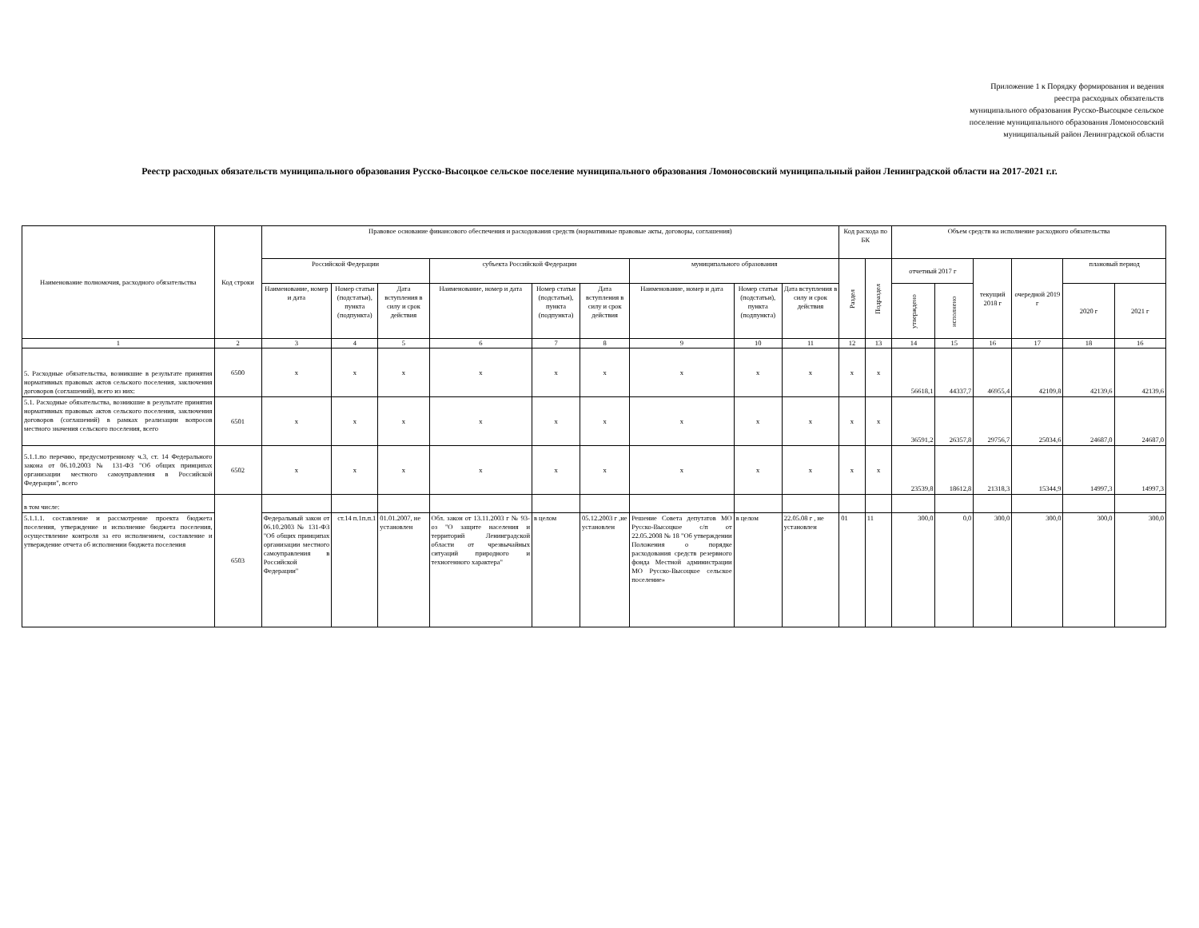Приложение 1 к Порядку формирования и ведения
реестра расходных обязательств
муниципального образования Русско-Высоцкое сельское
поселение муниципального образования Ломоносовский
муниципальный район Ленинградской области
Реестр расходных обязательств муниципального образования Русско-Высоцкое сельское поселение муниципального образования Ломоносовский муниципальный район Ленинградской области на 2017-2021 г.г.
| Наименование полномочия, расходного обязательства | Код строки | Правовое основание финансового обеспечения и расходования средств (нормативные правовые акты, договоры, соглашения) | | | | | | | | | Код расхода по БК | | Объем средств на исполнение расходного обязательства | | | | | |
| --- | --- | --- | --- | --- | --- | --- | --- | --- | --- | --- | --- | --- | --- | --- | --- | --- | --- | --- |
| | | Российской Федерации | | | субъекта Российской Федерации | | | муниципального образования | | | Раздел | Подраздел | отчетный 2017 г | | текущий 2018 г | очередной 2019 г | плановый период | |
| | | Наименование, номер и дата | Номер статьи (подстатьи), пункта (подпункта) | Дата вступления в силу и срок действия | Наименование, номер и дата | Номер статьи (подстатьи), пункта (подпункта) | Дата вступления в силу и срок действия | Наименование, номер и дата | Номер статьи (подстатьи), пункта (подпункта) | Дата вступления в силу и срок действия | | | утверждено | исполнено | | | 2020 г | 2021 г |
| 1 | 2 | 3 | 4 | 5 | 6 | 7 | 8 | 9 | 10 | 11 | 12 | 13 | 14 | 15 | 16 | 17 | 18 | 16 |
| 5. Расходные обязательства, возникшие в результате принятия нормативных правовых актов сельского поселения, заключения договоров (соглашений), всего из них: | 6500 | x | x | x | x | x | x | x | x | x | x | x | 56618,1 | 44337,7 | 46955,4 | 42109,8 | 42139,6 | 42139,6 |
| 5.1. Расходные обязательства, возникшие в результате принятия нормативных правовых актов сельского поселения, заключения договоров (соглашений) в рамках реализации вопросов местного значения сельского поселения, всего | 6501 | x | x | x | x | x | x | x | x | x | x | x | 36591,2 | 26357,8 | 29756,7 | 25034,6 | 24687,0 | 24687,0 |
| 5.1.1.по перечню, предусмотренному ч.3, ст. 14 Федерального закона от 06.10.2003 № 131-ФЗ "Об общих принципах организации местного самоуправления в Российской Федерации", всего | 6502 | x | x | x | x | x | x | x | x | x | x | x | 23539,8 | 18612,8 | 21318,3 | 15344,9 | 14997,3 | 14997,3 |
| в том числе: | 6503 | | | | | | | | | | | | | | | | | |
| 5.1.1.1. составление и рассмотрение проекта бюджета поселения, утверждение и исполнение бюджета поселения, осуществление контроля за его исполнением, составление и утверждение отчета об исполнении бюджета поселения | | Федеральный закон от 06.10.2003 № 131-ФЗ "Об общих принципах организации местного самоуправления в Российской Федерации" | ст.14 п.1п.п.1 | 01.01.2007, не установлен | Обл. закон от 13.11.2003 г № 93-оз "О защите населения и территорий Ленинградской области от чрезвычайных ситуаций природного и техногенного характера" | в целом | 05.12.2003 г ,не установлен | Решение Совета депутатов МО Русско-Высоцкое с/п от 22.05.2008 № 18 "Об утверждении Положения о порядке расходования средств резервного фонда Местной администрации МО Русско-Высоцкое сельское поселение» | в целом | 22.05.08 г , не установлен | 01 | 11 | 300,0 | 0,0 | 300,0 | 300,0 | 300,0 | 300,0 |